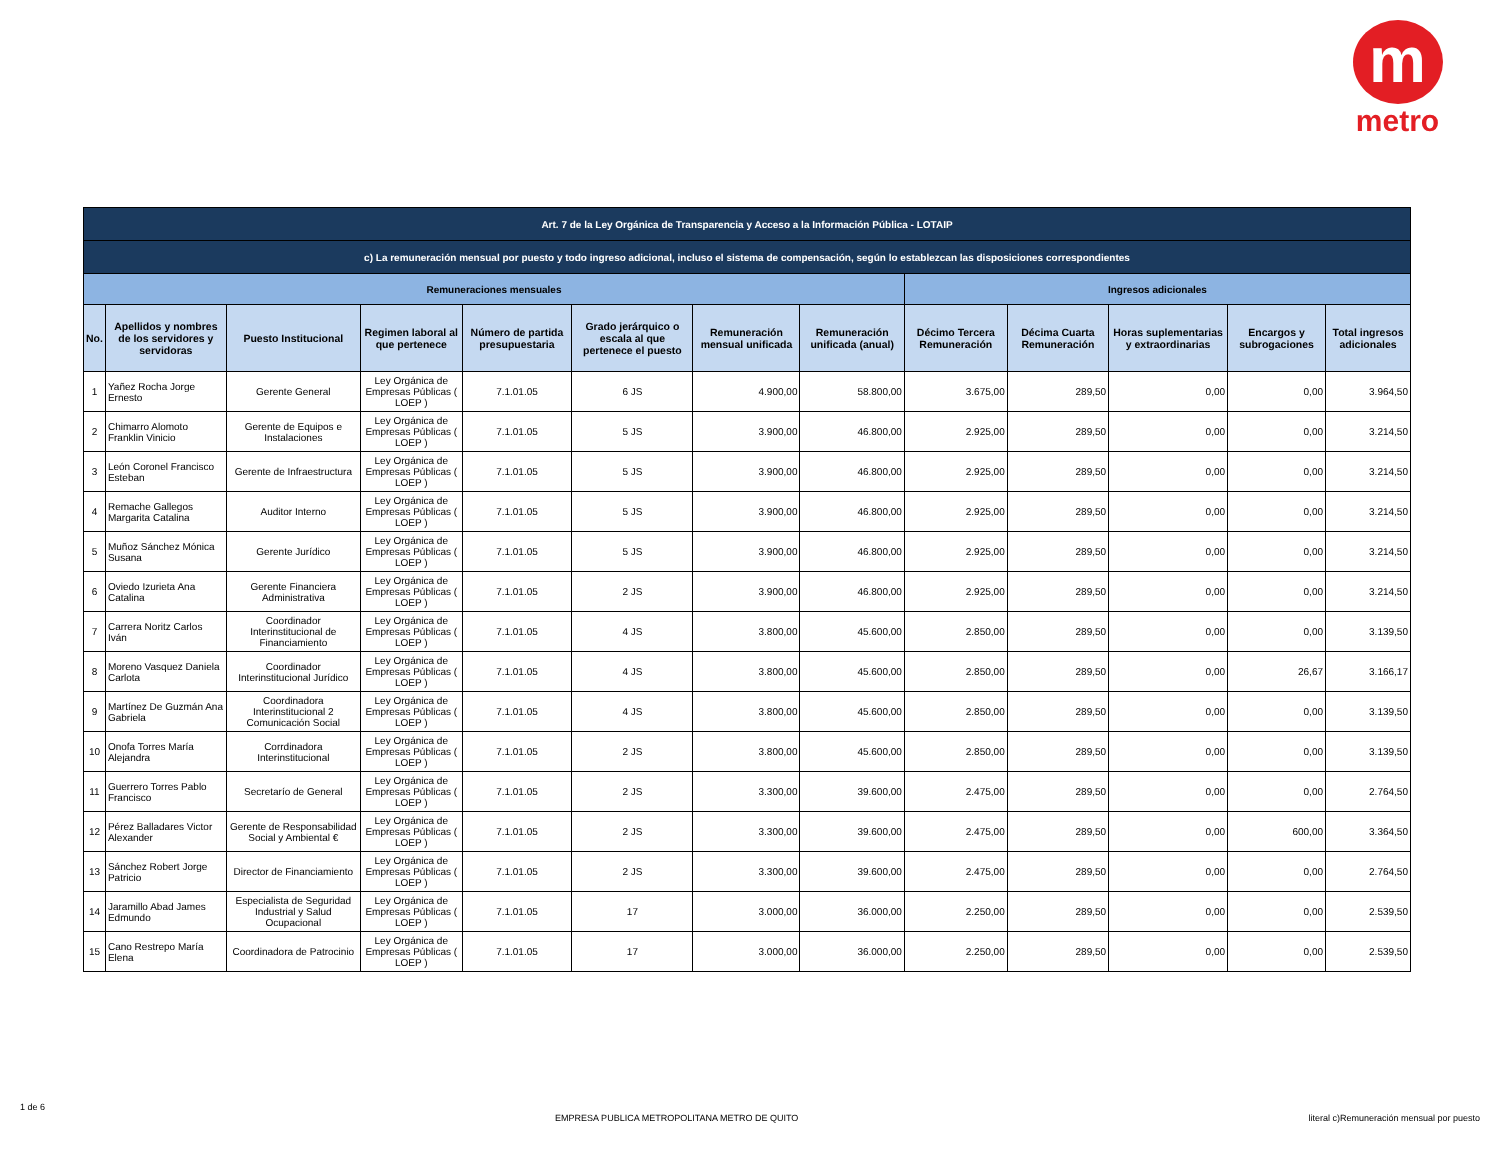m
metro
| Art. 7 de la Ley Orgánica de Transparencia y Acceso a la Información Pública - LOTAIP | | | | | | | | | | | | |
| c) La remuneración mensual por puesto y todo ingreso adicional, incluso el sistema de compensación, según lo establezcan las disposiciones correspondientes | | | | | | | | | | | | |
| Remuneraciones mensuales | | | | | | | | Ingresos adicionales | | | | |
| No. | Apellidos y nombres de los servidores y servidoras | Puesto Institucional | Regimen laboral al que pertenece | Número de partida presupuestaria | Grado jerárquico o escala al que pertenece el puesto | Remuneración mensual unificada | Remuneración unificada (anual) | Décimo Tercera Remuneración | Décima Cuarta Remuneración | Horas suplementarias y extraordinarias | Encargos y subrogaciones | Total ingresos adicionales |
| 1 | Yañez Rocha Jorge Ernesto | Gerente General | Ley Orgánica de Empresas Públicas ( LOEP ) | 7.1.01.05 | 6 JS | 4.900,00 | 58.800,00 | 3.675,00 | 289,50 | 0,00 | 0,00 | 3.964,50 |
| 2 | Chimarro Alomoto Franklin Vinicio | Gerente de Equipos e Instalaciones | Ley Orgánica de Empresas Públicas ( LOEP ) | 7.1.01.05 | 5 JS | 3.900,00 | 46.800,00 | 2.925,00 | 289,50 | 0,00 | 0,00 | 3.214,50 |
| 3 | León Coronel Francisco Esteban | Gerente de Infraestructura | Ley Orgánica de Empresas Públicas ( LOEP ) | 7.1.01.05 | 5 JS | 3.900,00 | 46.800,00 | 2.925,00 | 289,50 | 0,00 | 0,00 | 3.214,50 |
| 4 | Remache Gallegos Margarita Catalina | Auditor Interno | Ley Orgánica de Empresas Públicas ( LOEP ) | 7.1.01.05 | 5 JS | 3.900,00 | 46.800,00 | 2.925,00 | 289,50 | 0,00 | 0,00 | 3.214,50 |
| 5 | Muñoz Sánchez Mónica Susana | Gerente Jurídico | Ley Orgánica de Empresas Públicas ( LOEP ) | 7.1.01.05 | 5 JS | 3.900,00 | 46.800,00 | 2.925,00 | 289,50 | 0,00 | 0,00 | 3.214,50 |
| 6 | Oviedo Izurieta Ana Catalina | Gerente Financiera Administrativa | Ley Orgánica de Empresas Públicas ( LOEP ) | 7.1.01.05 | 2 JS | 3.900,00 | 46.800,00 | 2.925,00 | 289,50 | 0,00 | 0,00 | 3.214,50 |
| 7 | Carrera Noritz Carlos Iván | Coordinador Interinstitucional de Financiamiento | Ley Orgánica de Empresas Públicas ( LOEP ) | 7.1.01.05 | 4 JS | 3.800,00 | 45.600,00 | 2.850,00 | 289,50 | 0,00 | 0,00 | 3.139,50 |
| 8 | Moreno Vasquez Daniela Carlota | Coordinador Interinstitucional Jurídico | Ley Orgánica de Empresas Públicas ( LOEP ) | 7.1.01.05 | 4 JS | 3.800,00 | 45.600,00 | 2.850,00 | 289,50 | 0,00 | 26,67 | 3.166,17 |
| 9 | Martínez De Guzmán Ana Gabriela | Coordinadora Interinstitucional 2 Comunicación Social | Ley Orgánica de Empresas Públicas ( LOEP ) | 7.1.01.05 | 4 JS | 3.800,00 | 45.600,00 | 2.850,00 | 289,50 | 0,00 | 0,00 | 3.139,50 |
| 10 | Onofa Torres María Alejandra | Corrdinadora Interinstitucional | Ley Orgánica de Empresas Públicas ( LOEP ) | 7.1.01.05 | 2 JS | 3.800,00 | 45.600,00 | 2.850,00 | 289,50 | 0,00 | 0,00 | 3.139,50 |
| 11 | Guerrero Torres Pablo Francisco | Secretarío de General | Ley Orgánica de Empresas Públicas ( LOEP ) | 7.1.01.05 | 2 JS | 3.300,00 | 39.600,00 | 2.475,00 | 289,50 | 0,00 | 0,00 | 2.764,50 |
| 12 | Pérez Balladares Victor Alexander | Gerente de Responsabilidad Social y Ambiental € | Ley Orgánica de Empresas Públicas ( LOEP ) | 7.1.01.05 | 2 JS | 3.300,00 | 39.600,00 | 2.475,00 | 289,50 | 0,00 | 600,00 | 3.364,50 |
| 13 | Sánchez Robert Jorge Patricio | Director de Financiamiento | Ley Orgánica de Empresas Públicas ( LOEP ) | 7.1.01.05 | 2 JS | 3.300,00 | 39.600,00 | 2.475,00 | 289,50 | 0,00 | 0,00 | 2.764,50 |
| 14 | Jaramillo Abad James Edmundo | Especialista de Seguridad Industrial y Salud Ocupacional | Ley Orgánica de Empresas Públicas ( LOEP ) | 7.1.01.05 | 17 | 3.000,00 | 36.000,00 | 2.250,00 | 289,50 | 0,00 | 0,00 | 2.539,50 |
| 15 | Cano Restrepo María Elena | Coordinadora de Patrocinio | Ley Orgánica de Empresas Públicas ( LOEP ) | 7.1.01.05 | 17 | 3.000,00 | 36.000,00 | 2.250,00 | 289,50 | 0,00 | 0,00 | 2.539,50 |
1 de 6 EMPRESA PUBLICA METROPOLITANA METRO DE QUITO literal c)Remuneración mensual por puesto